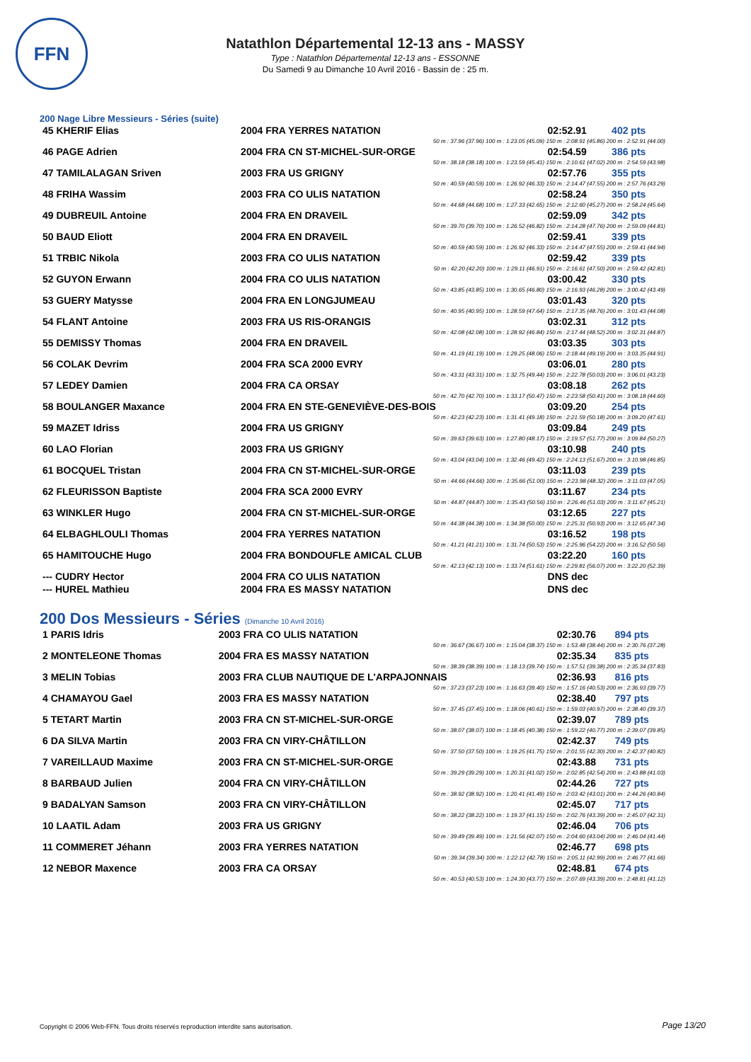FFN
Natathlon Départemental 12-13 ans - MASSY
Type : Natathlon Départemental 12-13 ans - ESSONNE
Du Samedi 9 au Dimanche 10 Avril 2016 - Bassin de : 25 m.
200 Nage Libre Messieurs - Séries (suite)
| 45 KHERIF Elias | 2004 FRA YERRES NATATION | 02:52.91 | 402 pts |
| 50 m : 37.96 (37.96) 100 m : 1:23.05 (45.09) 150 m : 2:08.91 (45.86) 200 m : 2:52.91 (44.00) | | | |
| 46 PAGE Adrien | 2004 FRA CN ST-MICHEL-SUR-ORGE | 02:54.59 | 386 pts |
| 50 m : 38.18 (38.18) 100 m : 1:23.59 (45.41) 150 m : 2:10.61 (47.02) 200 m : 2:54.59 (43.98) | | | |
| 47 TAMILALAGAN Sriven | 2003 FRA US GRIGNY | 02:57.76 | 355 pts |
| 50 m : 40.59 (40.59) 100 m : 1:26.92 (46.33) 150 m : 2:14.47 (47.55) 200 m : 2:57.76 (43.29) | | | |
| 48 FRIHA Wassim | 2003 FRA CO ULIS NATATION | 02:58.24 | 350 pts |
| 50 m : 44.68 (44.68) 100 m : 1:27.33 (42.65) 150 m : 2:12.60 (45.27) 200 m : 2:58.24 (45.64) | | | |
| 49 DUBREUIL Antoine | 2004 FRA EN DRAVEIL | 02:59.09 | 342 pts |
| 50 m : 39.70 (39.70) 100 m : 1:26.52 (46.82) 150 m : 2:14.28 (47.76) 200 m : 2:59.09 (44.81) | | | |
| 50 BAUD Eliott | 2004 FRA EN DRAVEIL | 02:59.41 | 339 pts |
| 50 m : 40.59 (40.59) 100 m : 1:26.92 (46.33) 150 m : 2:14.47 (47.55) 200 m : 2:59.41 (44.94) | | | |
| 51 TRBIC Nikola | 2003 FRA CO ULIS NATATION | 02:59.42 | 339 pts |
| 50 m : 42.20 (42.20) 100 m : 1:29.11 (46.91) 150 m : 2:16.61 (47.50) 200 m : 2:59.42 (42.81) | | | |
| 52 GUYON Erwann | 2004 FRA CO ULIS NATATION | 03:00.42 | 330 pts |
| 50 m : 43.85 (43.85) 100 m : 1:30.65 (46.80) 150 m : 2:16.93 (46.28) 200 m : 3:00.42 (43.49) | | | |
| 53 GUERY Matysse | 2004 FRA EN LONGJUMEAU | 03:01.43 | 320 pts |
| 50 m : 40.95 (40.95) 100 m : 1:28.59 (47.64) 150 m : 2:17.35 (48.76) 200 m : 3:01.43 (44.08) | | | |
| 54 FLANT Antoine | 2003 FRA US RIS-ORANGIS | 03:02.31 | 312 pts |
| 50 m : 42.08 (42.08) 100 m : 1:28.92 (46.84) 150 m : 2:17.44 (48.52) 200 m : 3:02.31 (44.87) | | | |
| 55 DEMISSY Thomas | 2004 FRA EN DRAVEIL | 03:03.35 | 303 pts |
| 50 m : 41.19 (41.19) 100 m : 1:29.25 (48.06) 150 m : 2:18.44 (49.19) 200 m : 3:03.35 (44.91) | | | |
| 56 COLAK Devrim | 2004 FRA SCA 2000 EVRY | 03:06.01 | 280 pts |
| 50 m : 43.31 (43.31) 100 m : 1:32.75 (49.44) 150 m : 2:22.78 (50.03) 200 m : 3:06.01 (43.23) | | | |
| 57 LEDEY Damien | 2004 FRA CA ORSAY | 03:08.18 | 262 pts |
| 50 m : 42.70 (42.70) 100 m : 1:33.17 (50.47) 150 m : 2:23.58 (50.41) 200 m : 3:08.18 (44.60) | | | |
| 58 BOULANGER Maxance | 2004 FRA EN STE-GENEVIÈVE-DES-BOIS | 03:09.20 | 254 pts |
| 50 m : 42.23 (42.23) 100 m : 1:31.41 (49.18) 150 m : 2:21.59 (50.18) 200 m : 3:09.20 (47.61) | | | |
| 59 MAZET Idriss | 2004 FRA US GRIGNY | 03:09.84 | 249 pts |
| 50 m : 39.63 (39.63) 100 m : 1:27.80 (48.17) 150 m : 2:19.57 (51.77) 200 m : 3:09.84 (50.27) | | | |
| 60 LAO Florian | 2003 FRA US GRIGNY | 03:10.98 | 240 pts |
| 50 m : 43.04 (43.04) 100 m : 1:32.46 (49.42) 150 m : 2:24.13 (51.67) 200 m : 3:10.98 (46.85) | | | |
| 61 BOCQUEL Tristan | 2004 FRA CN ST-MICHEL-SUR-ORGE | 03:11.03 | 239 pts |
| 50 m : 44.66 (44.66) 100 m : 1:35.66 (51.00) 150 m : 2:23.98 (48.32) 200 m : 3:11.03 (47.05) | | | |
| 62 FLEURISSON Baptiste | 2004 FRA SCA 2000 EVRY | 03:11.67 | 234 pts |
| 50 m : 44.87 (44.87) 100 m : 1:35.43 (50.56) 150 m : 2:26.46 (51.03) 200 m : 3:11.67 (45.21) | | | |
| 63 WINKLER Hugo | 2004 FRA CN ST-MICHEL-SUR-ORGE | 03:12.65 | 227 pts |
| 50 m : 44.38 (44.38) 100 m : 1:34.38 (50.00) 150 m : 2:25.31 (50.93) 200 m : 3:12.65 (47.34) | | | |
| 64 ELBAGHLOULI Thomas | 2004 FRA YERRES NATATION | 03:16.52 | 198 pts |
| 50 m : 41.21 (41.21) 100 m : 1:31.74 (50.53) 150 m : 2:25.96 (54.22) 200 m : 3:16.52 (50.56) | | | |
| 65 HAMITOUCHE Hugo | 2004 FRA BONDOUFLE AMICAL CLUB | 03:22.20 | 160 pts |
| 50 m : 42.13 (42.13) 100 m : 1:33.74 (51.61) 150 m : 2:29.81 (56.07) 200 m : 3:22.20 (52.39) | | | |
| --- CUDRY Hector | 2004 FRA CO ULIS NATATION | DNS dec | |
| --- HUREL Mathieu | 2004 FRA ES MASSY NATATION | DNS dec | |
200 Dos Messieurs - Séries (Dimanche 10 Avril 2016)
| 1 PARIS Idris | 2003 FRA CO ULIS NATATION | 02:30.76 | 894 pts |
| 50 m : 36.67 (36.67) 100 m : 1:15.04 (38.37) 150 m : 1:53.48 (38.44) 200 m : 2:30.76 (37.28) | | | |
| 2 MONTELEONE Thomas | 2004 FRA ES MASSY NATATION | 02:35.34 | 835 pts |
| 50 m : 38.39 (38.39) 100 m : 1:18.13 (39.74) 150 m : 1:57.51 (39.38) 200 m : 2:35.34 (37.83) | | | |
| 3 MELIN Tobias | 2003 FRA CLUB NAUTIQUE DE L'ARPAJONNAIS | 02:36.93 | 816 pts |
| 50 m : 37.23 (37.23) 100 m : 1:16.63 (39.40) 150 m : 1:57.16 (40.53) 200 m : 2:36.93 (39.77) | | | |
| 4 CHAMAYOU Gael | 2003 FRA ES MASSY NATATION | 02:38.40 | 797 pts |
| 50 m : 37.45 (37.45) 100 m : 1:18.06 (40.61) 150 m : 1:59.03 (40.97) 200 m : 2:38.40 (39.37) | | | |
| 5 TETART Martin | 2003 FRA CN ST-MICHEL-SUR-ORGE | 02:39.07 | 789 pts |
| 50 m : 38.07 (38.07) 100 m : 1:18.45 (40.38) 150 m : 1:59.22 (40.77) 200 m : 2:39.07 (39.85) | | | |
| 6 DA SILVA Martin | 2003 FRA CN VIRY-CHÂTILLON | 02:42.37 | 749 pts |
| 50 m : 37.50 (37.50) 100 m : 1:19.25 (41.75) 150 m : 2:01.55 (42.30) 200 m : 2:42.37 (40.82) | | | |
| 7 VAREILLAUD Maxime | 2003 FRA CN ST-MICHEL-SUR-ORGE | 02:43.88 | 731 pts |
| 50 m : 39.29 (39.29) 100 m : 1:20.31 (41.02) 150 m : 2:02.85 (42.54) 200 m : 2:43.88 (41.03) | | | |
| 8 BARBAUD Julien | 2004 FRA CN VIRY-CHÂTILLON | 02:44.26 | 727 pts |
| 50 m : 38.92 (38.92) 100 m : 1:20.41 (41.49) 150 m : 2:03.42 (43.01) 200 m : 2:44.26 (40.84) | | | |
| 9 BADALYAN Samson | 2003 FRA CN VIRY-CHÂTILLON | 02:45.07 | 717 pts |
| 50 m : 38.22 (38.22) 100 m : 1:19.37 (41.15) 150 m : 2:02.76 (43.39) 200 m : 2:45.07 (42.31) | | | |
| 10 LAATIL Adam | 2003 FRA US GRIGNY | 02:46.04 | 706 pts |
| 50 m : 39.49 (39.49) 100 m : 1:21.56 (42.07) 150 m : 2:04.60 (43.04) 200 m : 2:46.04 (41.44) | | | |
| 11 COMMERET Jéhann | 2003 FRA YERRES NATATION | 02:46.77 | 698 pts |
| 50 m : 39.34 (39.34) 100 m : 1:22.12 (42.78) 150 m : 2:05.11 (42.99) 200 m : 2:46.77 (41.66) | | | |
| 12 NEBOR Maxence | 2003 FRA CA ORSAY | 02:48.81 | 674 pts |
| 50 m : 40.53 (40.53) 100 m : 1:24.30 (43.77) 150 m : 2:07.69 (43.39) 200 m : 2:48.81 (41.12) | | | |
Copyright © 2006 Web-FFN. Tous droits réservés reproduction interdite sans autorisation.
Page 13/20